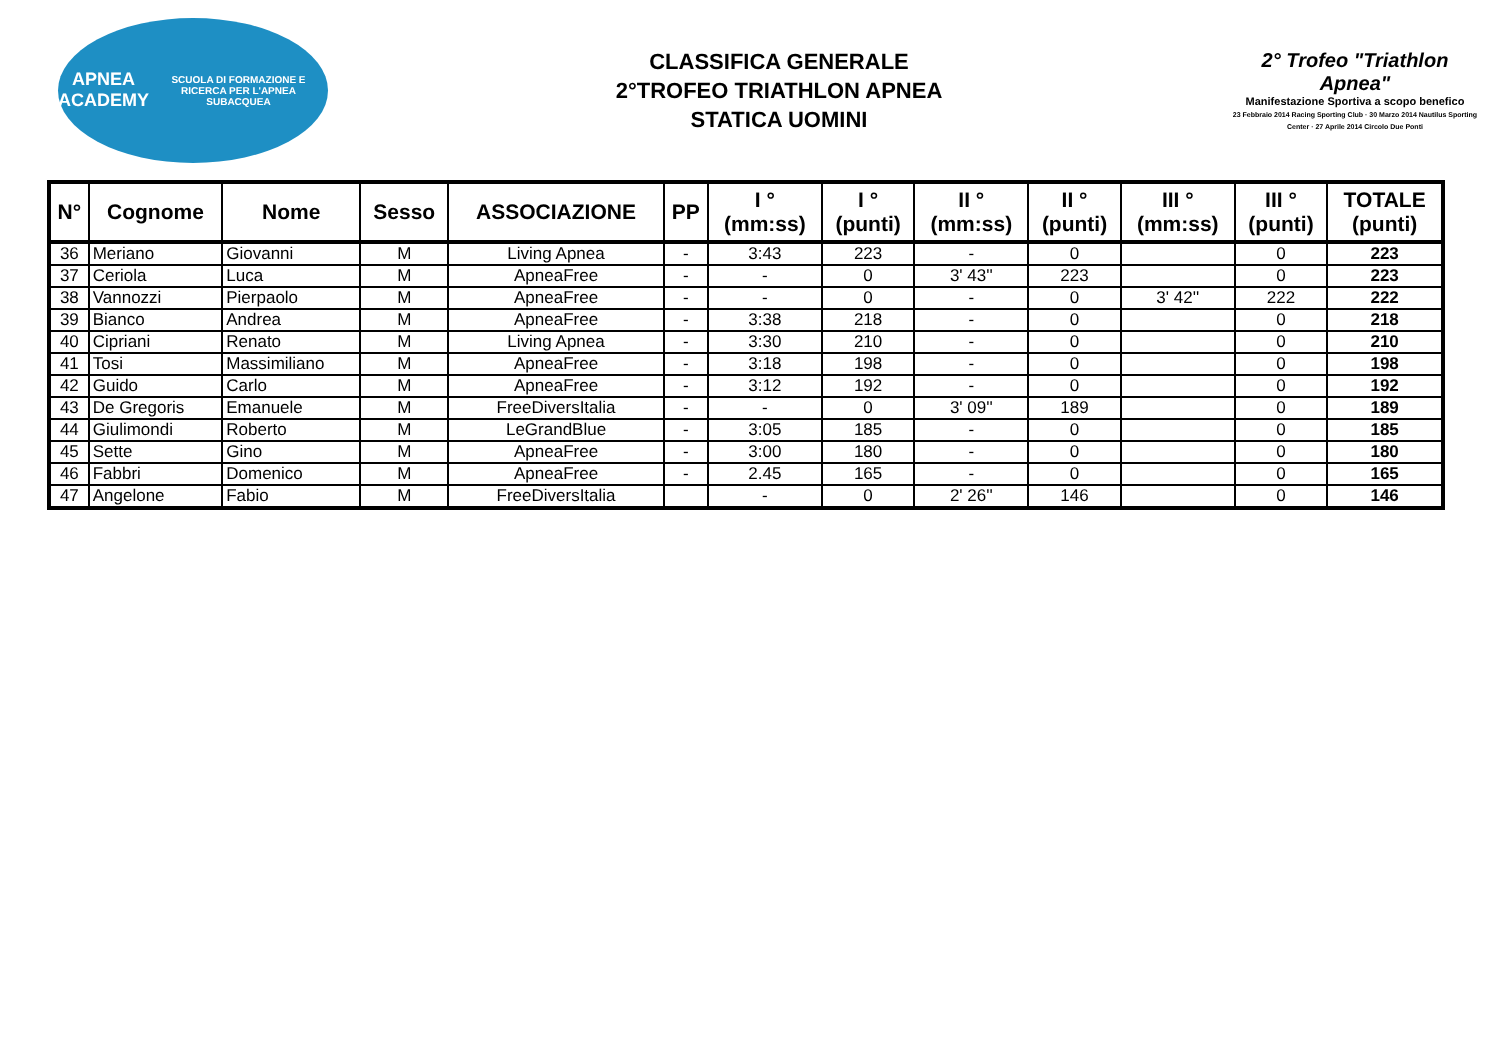APNEA ACADEMY
SCUOLA DI FORMAZIONE E RICERCA PER L'APNEA SUBACQUEA
CLASSIFICA GENERALE
2°TROFEO TRIATHLON APNEA
STATICA UOMINI
2° Trofeo "Triathlon Apnea"
Manifestazione Sportiva a scopo benefico
23 Febbraio 2014 Racing Sporting Club · 30 Marzo 2014 Nautilus Sporting Center · 27 Aprile 2014 Circolo Due Ponti
| N° | Cognome | Nome | Sesso | ASSOCIAZIONE | PP | I ° (mm:ss) | I ° (punti) | II ° (mm:ss) | II ° (punti) | III ° (mm:ss) | III ° (punti) | TOTALE (punti) |
| --- | --- | --- | --- | --- | --- | --- | --- | --- | --- | --- | --- | --- |
| 36 | Meriano | Giovanni | M | Living Apnea | - | 3:43 | 223 | - | 0 | | 0 | 223 |
| 37 | Ceriola | Luca | M | ApneaFree | - | - | 0 | 3' 43'' | 223 | | 0 | 223 |
| 38 | Vannozzi | Pierpaolo | M | ApneaFree | - | - | 0 | - | 0 | 3' 42'' | 222 | 222 |
| 39 | Bianco | Andrea | M | ApneaFree | - | 3:38 | 218 | - | 0 | | 0 | 218 |
| 40 | Cipriani | Renato | M | Living Apnea | - | 3:30 | 210 | - | 0 | | 0 | 210 |
| 41 | Tosi | Massimiliano | M | ApneaFree | - | 3:18 | 198 | - | 0 | | 0 | 198 |
| 42 | Guido | Carlo | M | ApneaFree | - | 3:12 | 192 | - | 0 | | 0 | 192 |
| 43 | De Gregoris | Emanuele | M | FreeDiversItalia | - | - | 0 | 3' 09'' | 189 | | 0 | 189 |
| 44 | Giulimondi | Roberto | M | LeGrandBlue | - | 3:05 | 185 | - | 0 | | 0 | 185 |
| 45 | Sette | Gino | M | ApneaFree | - | 3:00 | 180 | - | 0 | | 0 | 180 |
| 46 | Fabbri | Domenico | M | ApneaFree | - | 2.45 | 165 | - | 0 | | 0 | 165 |
| 47 | Angelone | Fabio | M | FreeDiversItalia | | - | 0 | 2' 26'' | 146 | | 0 | 146 |